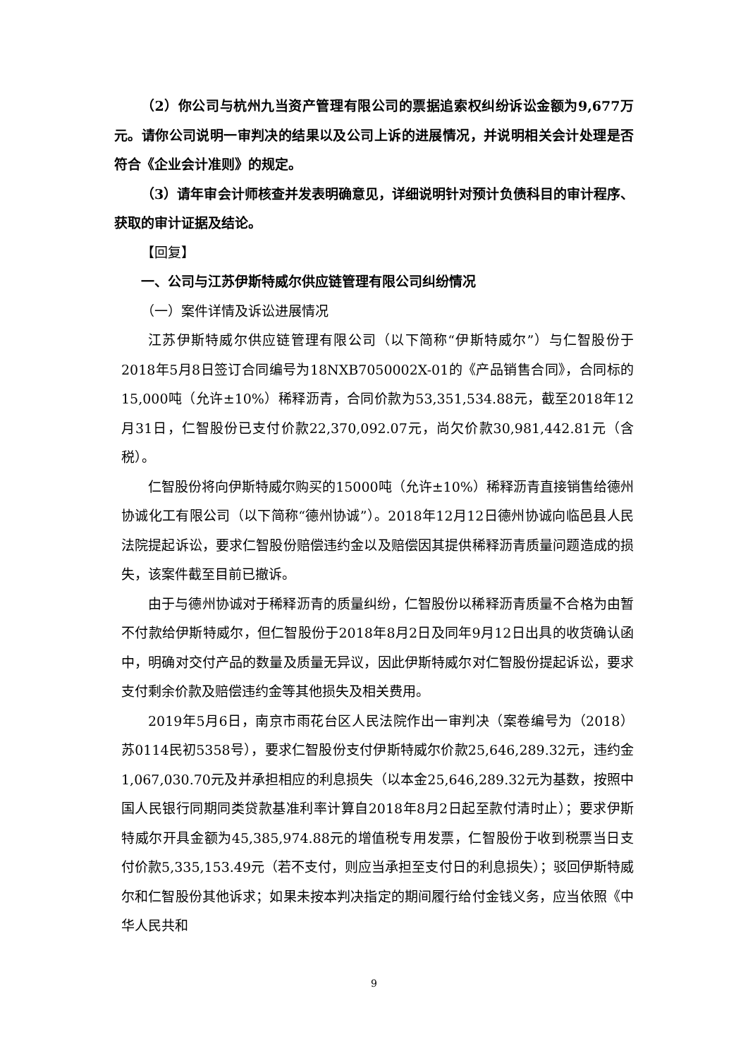（2）你公司与杭州九当资产管理有限公司的票据追索权纠纷诉讼金额为9,677万元。请你公司说明一审判决的结果以及公司上诉的进展情况，并说明相关会计处理是否符合《企业会计准则》的规定。
（3）请年审会计师核查并发表明确意见，详细说明针对预计负债科目的审计程序、获取的审计证据及结论。
【回复】
一、公司与江苏伊斯特威尔供应链管理有限公司纠纷情况
（一）案件详情及诉讼进展情况
江苏伊斯特威尔供应链管理有限公司（以下简称“伊斯特威尔”）与仁智股份于2018年5月8日签订合同编号为18NXB7050002X-01的《产品销售合同》，合同标的15,000吨（允许±10%）稀释沥青，合同价款为53,351,534.88元，截至2018年12月31日，仁智股份已支付价款22,370,092.07元，尚欠价款30,981,442.81元（含税）。
仁智股份将向伊斯特威尔购买的15000吨（允许±10%）稀释沥青直接销售给德州协诚化工有限公司（以下简称“德州协诚”）。2018年12月12日德州协诚向临邑县人民法院提起诉讼，要求仁智股份赔偿违约金以及赔偿因其提供稀释沥青质量问题造成的损失，该案件截至目前已撤诉。
由于与德州协诚对于稀释沥青的质量纠纷，仁智股份以稀释沥青质量不合格为由暂不付款给伊斯特威尔，但仁智股份于2018年8月2日及同年9月12日出具的收货确认函中，明确对交付产品的数量及质量无异议，因此伊斯特威尔对仁智股份提起诉讼，要求支付剩余价款及赔偿违约金等其他损失及相关费用。
2019年5月6日，南京市雨花台区人民法院作出一审判决（案卷编号为（2018）苏0114民初5358号），要求仁智股份支付伊斯特威尔价款25,646,289.32元，违约金1,067,030.70元及并承担相应的利息损失（以本金25,646,289.32元为基数，按照中国人民银行同期同类贷款基准利率计算自2018年8月2日起至款付清时止）；要求伊斯特威尔开具金额为45,385,974.88元的增值税专用发票，仁智股份于收到税票当日支付价款5,335,153.49元（若不支付，则应当承担至支付日的利息损失）；驳回伊斯特威尔和仁智股份其他诉求；如果未按本判决指定的期间履行给付金钱义务，应当依照《中华人民共和
9